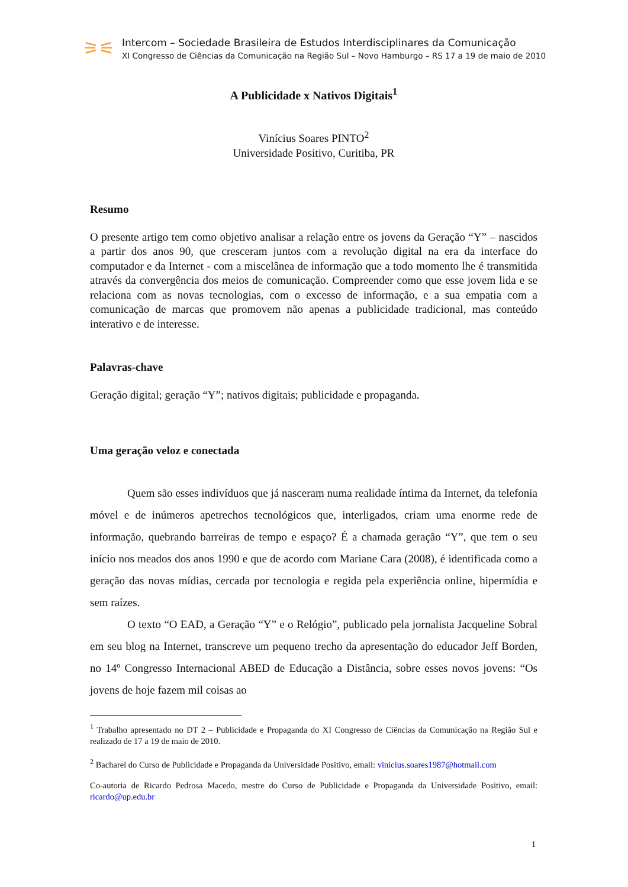⚞⚟
Intercom – Sociedade Brasileira de Estudos Interdisciplinares da Comunicação
XI Congresso de Ciências da Comunicação na Região Sul – Novo Hamburgo – RS 17 a 19 de maio de 2010
A Publicidade x Nativos Digitais<sup>1</sup>
Vinícius Soares PINTO<sup>2</sup>
Universidade Positivo, Curitiba, PR
Resumo
O presente artigo tem como objetivo analisar a relação entre os jovens da Geração “Y” – nascidos a partir dos anos 90, que cresceram juntos com a revolução digital na era da interface do computador e da Internet - com a miscelânea de informação que a todo momento lhe é transmitida através da convergência dos meios de comunicação. Compreender como que esse jovem lida e se relaciona com as novas tecnologias, com o excesso de informação, e a sua empatia com a comunicação de marcas que promovem não apenas a publicidade tradicional, mas conteúdo interativo e de interesse.
Palavras-chave
Geração digital; geração “Y”; nativos digitais; publicidade e propaganda.
Uma geração veloz e conectada
Quem são esses indivíduos que já nasceram numa realidade íntima da Internet, da telefonia móvel e de inúmeros apetrechos tecnológicos que, interligados, criam uma enorme rede de informação, quebrando barreiras de tempo e espaço? É a chamada geração “Y”, que tem o seu início nos meados dos anos 1990 e que de acordo com Mariane Cara (2008), é identificada como a geração das novas mídias, cercada por tecnologia e regida pela experiência online, hipermídia e sem raízes.
O texto “O EAD, a Geração “Y” e o Relógio”, publicado pela jornalista Jacqueline Sobral em seu blog na Internet, transcreve um pequeno trecho da apresentação do educador Jeff Borden, no 14º Congresso Internacional ABED de Educação a Distância, sobre esses novos jovens: “Os jovens de hoje fazem mil coisas ao
<sup>1</sup> Trabalho apresentado no DT 2 – Publicidade e Propaganda do XI Congresso de Ciências da Comunicação na Região Sul e realizado de 17 a 19 de maio de 2010.
<sup>2</sup> Bacharel do Curso de Publicidade e Propaganda da Universidade Positivo, email: vinicius.soares1987@hotmail.com
Co-autoria de Ricardo Pedrosa Macedo, mestre do Curso de Publicidade e Propaganda da Universidade Positivo, email: ricardo@up.edu.br
1